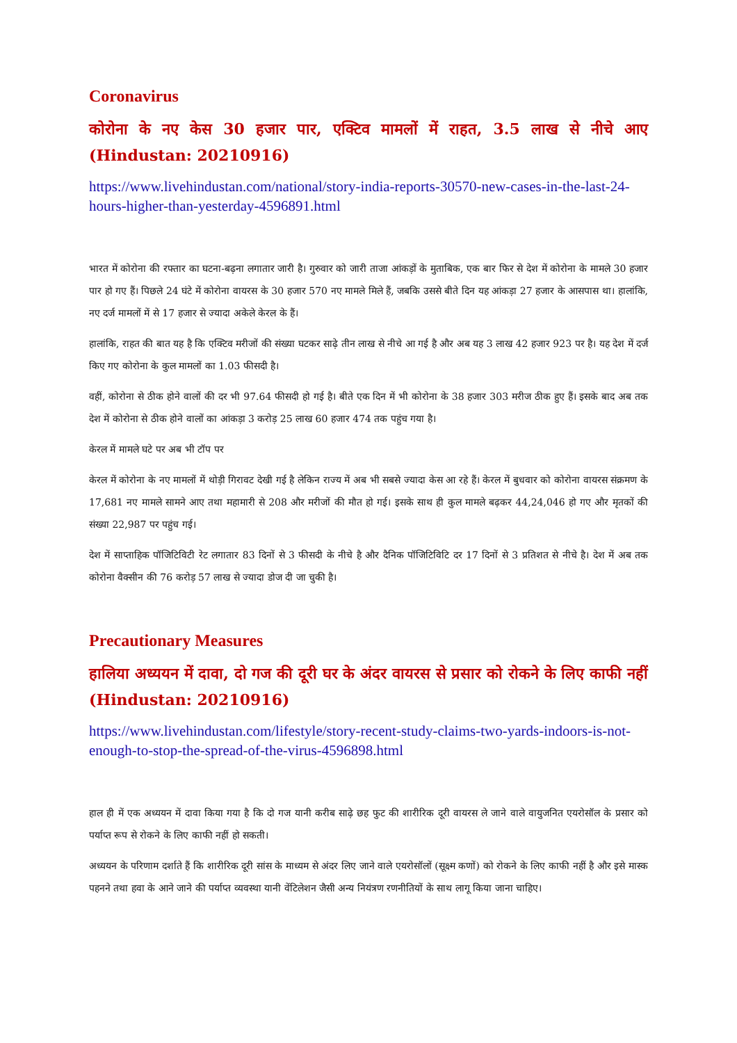Coronavirus
कोरोना के नए केस 30 हजार पार, एक्टिव मामलों में राहत, 3.5 लाख से नीचे आए (Hindustan: 20210916)
https://www.livehindustan.com/national/story-india-reports-30570-new-cases-in-the-last-24-hours-higher-than-yesterday-4596891.html
भारत में कोरोना की रफ्तार का घटना-बढ़ना लगातार जारी है। गुरुवार को जारी ताजा आंकड़ों के मुताबिक, एक बार फिर से देश में कोरोना के मामले 30 हजार पार हो गए हैं। पिछले 24 घंटे में कोरोना वायरस के 30 हजार 570 नए मामले मिले हैं, जबकि उससे बीते दिन यह आंकड़ा 27 हजार के आसपास था। हालांकि, नए दर्ज मामलों में से 17 हजार से ज्यादा अकेले केरल के हैं।
हालांकि, राहत की बात यह है कि एक्टिव मरीजों की संख्या घटकर साढ़े तीन लाख से नीचे आ गई है और अब यह 3 लाख 42 हजार 923 पर है। यह देश में दर्ज किए गए कोरोना के कुल मामलों का 1.03 फीसदी है।
वहीं, कोरोना से ठीक होने वालों की दर भी 97.64 फीसदी हो गई है। बीते एक दिन में भी कोरोना के 38 हजार 303 मरीज ठीक हुए हैं। इसके बाद अब तक देश में कोरोना से ठीक होने वालों का आंकड़ा 3 करोड़ 25 लाख 60 हजार 474 तक पहुंच गया है।
केरल में मामले घटे पर अब भी टॉप पर
केरल में कोरोना के नए मामलों में थोड़ी गिरावट देखी गई है लेकिन राज्य में अब भी सबसे ज्यादा केस आ रहे हैं। केरल में बुधवार को कोरोना वायरस संक्रमण के 17,681 नए मामले सामने आए तथा महामारी से 208 और मरीजों की मौत हो गई। इसके साथ ही कुल मामले बढ़कर 44,24,046 हो गए और मृतकों की संख्या 22,987 पर पहुंच गई।
देश में साप्ताहिक पॉजिटिविटी रेट लगातार 83 दिनों से 3 फीसदी के नीचे है और दैनिक पॉजिटिविटि दर 17 दिनों से 3 प्रतिशत से नीचे है। देश में अब तक कोरोना वैक्सीन की 76 करोड़ 57 लाख से ज्यादा डोज दी जा चुकी है।
Precautionary Measures
हालिया अध्ययन में दावा, दो गज की दूरी घर के अंदर वायरस से प्रसार को रोकने के लिए काफी नहीं (Hindustan: 20210916)
https://www.livehindustan.com/lifestyle/story-recent-study-claims-two-yards-indoors-is-not-enough-to-stop-the-spread-of-the-virus-4596898.html
हाल ही में एक अध्ययन में दावा किया गया है कि दो गज यानी करीब साढ़े छह फुट की शारीरिक दूरी वायरस ले जाने वाले वायुजनित एयरोसॉल के प्रसार को पर्याप्त रूप से रोकने के लिए काफी नहीं हो सकती।
अध्ययन के परिणाम दर्शाते हैं कि शारीरिक दूरी सांस के माध्यम से अंदर लिए जाने वाले एयरोसॉलों (सूक्ष्म कणों) को रोकने के लिए काफी नहीं है और इसे मास्क पहनने तथा हवा के आने जाने की पर्याप्त व्यवस्था यानी वेंटिलेशन जैसी अन्य नियंत्रण रणनीतियों के साथ लागू किया जाना चाहिए।